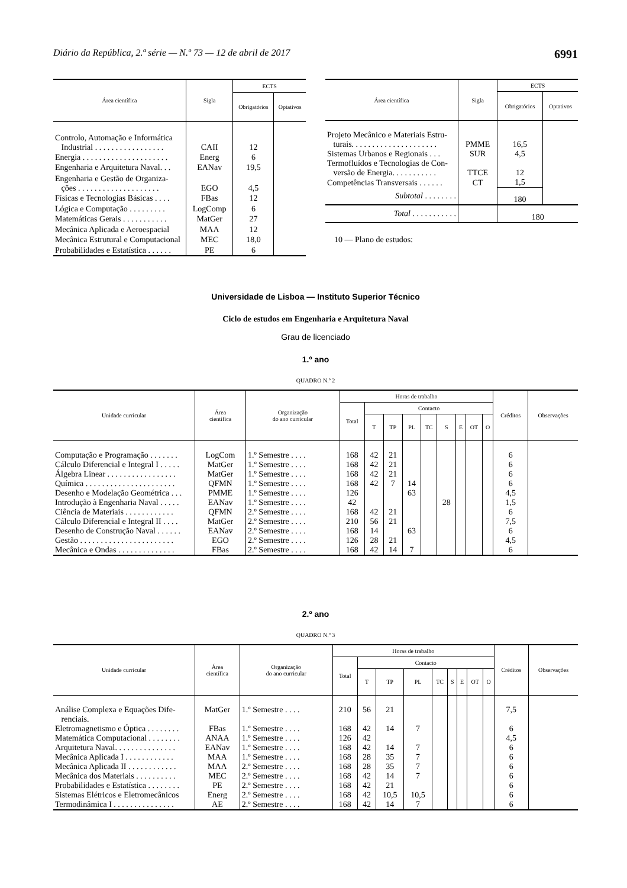Diário da República, 2.ª série — N.º 73 — 12 de abril de 2017 6991
| Área científica | Sigla | ECTS | |
| --- | --- | --- | --- |
| | | Obrigatórios | Optativos |
| Controlo, Automação e Informática Industrial . . . . . . . . . . . . . . . . . | CAII | 12 | |
| Energia . . . . . . . . . . . . . . . . . . . . . | Energ | 6 | |
| Engenharia e Arquitetura Naval. . . | EANav | 19,5 | |
| Engenharia e Gestão de Organiza- ções . . . . . . . . . . . . . . . . . . . . | EGO | 4,5 | |
| Físicas e Tecnologias Básicas . . . . | FBas | 12 | |
| Lógica e Computação . . . . . . . . . | LogComp | 6 | |
| Matemáticas Gerais . . . . . . . . . . . | MatGer | 27 | |
| Mecânica Aplicada e Aeroespacial | MAA | 12 | |
| Mecânica Estrutural e Computacional | MEC | 18,0 | |
| Probabilidades e Estatística . . . . . . | PE | 6 | |
| Área científica | Sigla | ECTS | |
| --- | --- | --- | --- |
| | | Obrigatórios | Optativos |
| Projeto Mecânico e Materiais Estru- turais. . . . . . . . . . . . . . . . . . . . . | PMME | 16,5 | |
| Sistemas Urbanos e Regionais . . . | SUR | 4,5 | |
| Termofluídos e Tecnologias de Con- versão de Energia. . . . . . . . . . . | TTCE | 12 | |
| Competências Transversais . . . . . . | CT | 1,5 | |
| Subtotal . . . . . . . . | | 180 | |
| Total . . . . . . . . . . . | | 180 | |
10 — Plano de estudos:
Universidade de Lisboa — Instituto Superior Técnico
Ciclo de estudos em Engenharia e Arquitetura Naval
Grau de licenciado
1.º ano
QUADRO N.º 2
| Unidade curricular | Área científica | Organização do ano curricular | Horas de trabalho | | | | | | | | | Créditos | Observações |
| --- | --- | --- | --- | --- | --- | --- | --- | --- | --- | --- | --- | --- | --- |
| | | | Total | Contacto | | | | | | | | | |
| | | | | T | TP | PL | TC | S | E | OT | O | | |
| Computação e Programação . . . . . . . | LogCom | 1.º Semestre . . . . | 168 | 42 | 21 | | | | | | | 6 | |
| Cálculo Diferencial e Integral I . . . . . | MatGer | 1.º Semestre . . . . | 168 | 42 | 21 | | | | | | | 6 | |
| Álgebra Linear . . . . . . . . . . . . . . . . . | MatGer | 1.º Semestre . . . . | 168 | 42 | 21 | | | | | | | 6 | |
| Química . . . . . . . . . . . . . . . . . . . . . . | QFMN | 1.º Semestre . . . . | 168 | 42 | 7 | 14 | | | | | | 6 | |
| Desenho e Modelação Geométrica . . . | PMME | 1.º Semestre . . . . | 126 | | | 63 | | | | | | 4,5 | |
| Introdução à Engenharia Naval . . . . . | EANav | 1.º Semestre . . . . | 42 | | | | | 28 | | | | 1,5 | |
| Ciência de Materiais . . . . . . . . . . . . | QFMN | 2.º Semestre . . . . | 168 | 42 | 21 | | | | | | | 6 | |
| Cálculo Diferencial e Integral II . . . . | MatGer | 2.º Semestre . . . . | 210 | 56 | 21 | | | | | | | 7,5 | |
| Desenho de Construção Naval . . . . . . | EANav | 2.º Semestre . . . . | 168 | 14 | | 63 | | | | | | 6 | |
| Gestão . . . . . . . . . . . . . . . . . . . . . . . | EGO | 2.º Semestre . . . . | 126 | 28 | 21 | | | | | | | 4,5 | |
| Mecânica e Ondas . . . . . . . . . . . . . . | FBas | 2.º Semestre . . . . | 168 | 42 | 14 | 7 | | | | | | 6 | |
2.º ano
QUADRO N.º 3
| Unidade curricular | Área científica | Organização do ano curricular | Horas de trabalho | | | | | | | | | Créditos | Observações |
| --- | --- | --- | --- | --- | --- | --- | --- | --- | --- | --- | --- | --- | --- |
| | | | Total | Contacto | | | | | | | | | |
| | | | | T | TP | PL | TC | S | E | OT | O | | |
| Análise Complexa e Equações Dife- renciais. | MatGer | 1.º Semestre . . . . | 210 | 56 | 21 | | | | | | | 7,5 | |
| Eletromagnetismo e Óptica . . . . . . . . | FBas | 1.º Semestre . . . . | 168 | 42 | 14 | 7 | | | | | | 6 | |
| Matemática Computacional . . . . . . . . | ANAA | 1.º Semestre . . . . | 126 | 42 | | | | | | | | 4,5 | |
| Arquitetura Naval. . . . . . . . . . . . . . . | EANav | 1.º Semestre . . . . | 168 | 42 | 14 | 7 | | | | | | 6 | |
| Mecânica Aplicada I . . . . . . . . . . . . | MAA | 1.º Semestre . . . . | 168 | 28 | 35 | 7 | | | | | | 6 | |
| Mecânica Aplicada II . . . . . . . . . . . . | MAA | 2.º Semestre . . . . | 168 | 28 | 35 | 7 | | | | | | 6 | |
| Mecânica dos Materiais . . . . . . . . . . | MEC | 2.º Semestre . . . . | 168 | 42 | 14 | 7 | | | | | | 6 | |
| Probabilidades e Estatística . . . . . . . . | PE | 2.º Semestre . . . . | 168 | 42 | 21 | | | | | | | 6 | |
| Sistemas Elétricos e Eletromecânicos | Energ | 2.º Semestre . . . . | 168 | 42 | 10,5 | 10,5 | | | | | | 6 | |
| Termodinâmica I . . . . . . . . . . . . . . . | AE | 2.º Semestre . . . . | 168 | 42 | 14 | 7 | | | | | | 6 | |